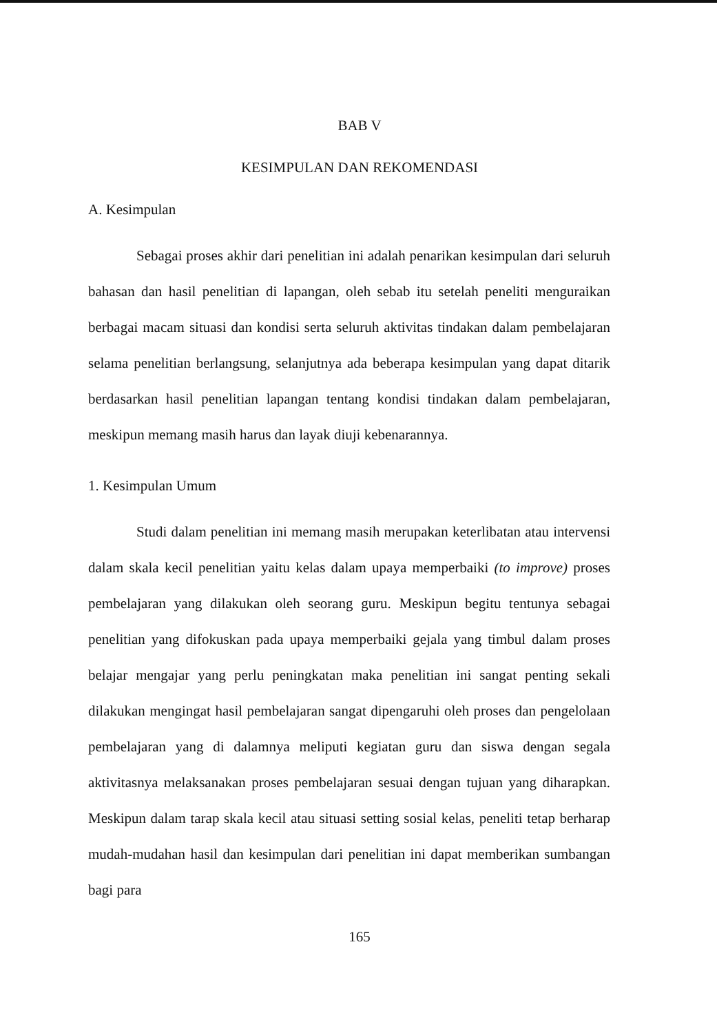BAB V
KESIMPULAN DAN REKOMENDASI
A. Kesimpulan
Sebagai proses akhir dari penelitian ini adalah penarikan kesimpulan dari seluruh bahasan dan hasil penelitian di lapangan, oleh sebab itu setelah peneliti menguraikan berbagai macam situasi dan kondisi serta seluruh aktivitas tindakan dalam pembelajaran selama penelitian berlangsung, selanjutnya ada beberapa kesimpulan yang dapat ditarik berdasarkan hasil penelitian lapangan tentang kondisi tindakan dalam pembelajaran, meskipun memang masih harus dan layak diuji kebenarannya.
1. Kesimpulan Umum
Studi dalam penelitian ini memang masih merupakan keterlibatan atau intervensi dalam skala kecil penelitian yaitu kelas dalam upaya memperbaiki (to improve) proses pembelajaran yang dilakukan oleh seorang guru. Meskipun begitu tentunya sebagai penelitian yang difokuskan pada upaya memperbaiki gejala yang timbul dalam proses belajar mengajar yang perlu peningkatan maka penelitian ini sangat penting sekali dilakukan mengingat hasil pembelajaran sangat dipengaruhi oleh proses dan pengelolaan pembelajaran yang di dalamnya meliputi kegiatan guru dan siswa dengan segala aktivitasnya melaksanakan proses pembelajaran sesuai dengan tujuan yang diharapkan. Meskipun dalam tarap skala kecil atau situasi setting sosial kelas, peneliti tetap berharap mudah-mudahan hasil dan kesimpulan dari penelitian ini dapat memberikan sumbangan bagi para
165